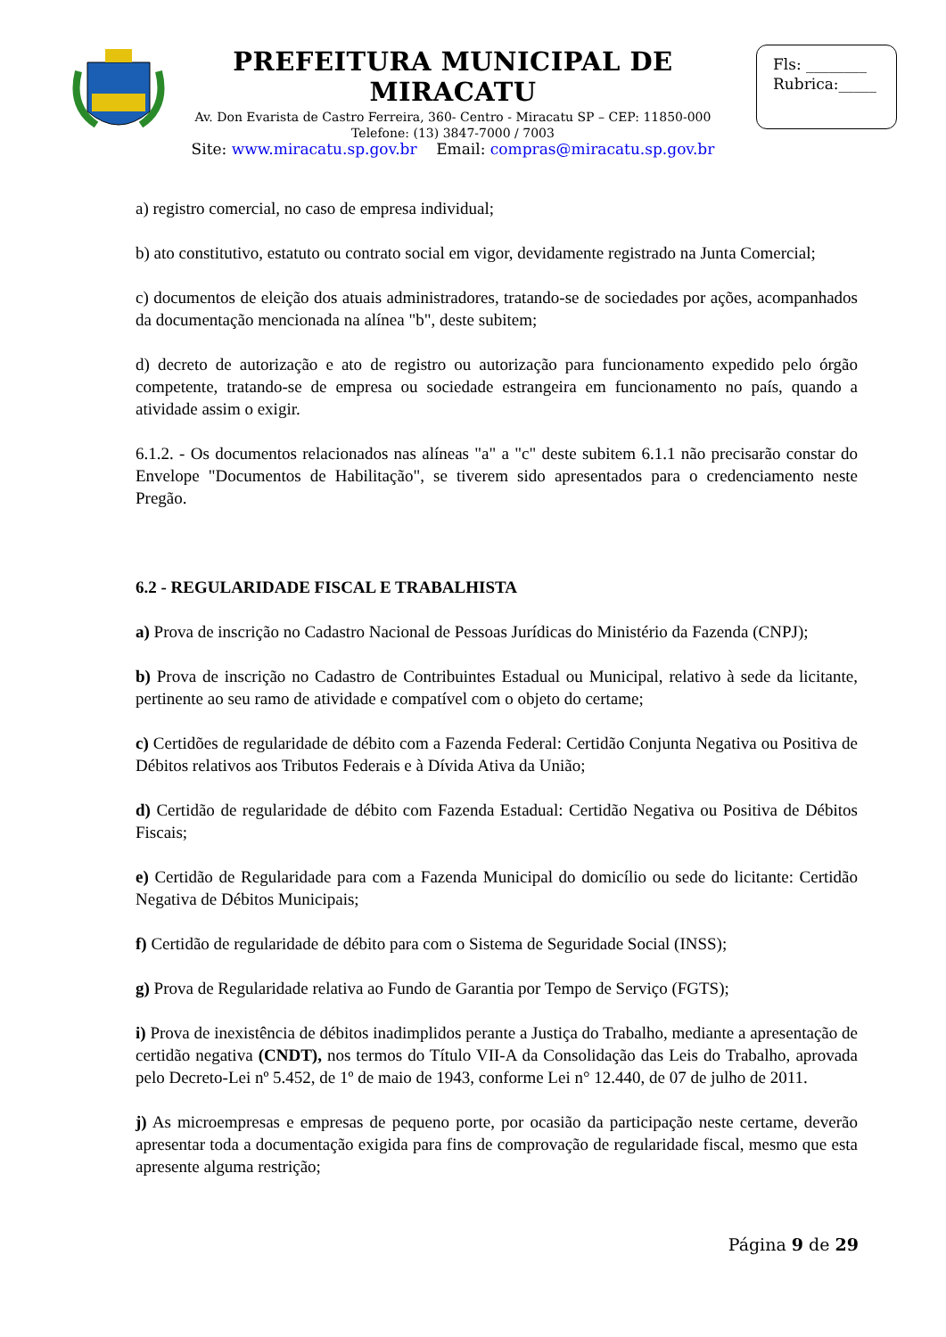PREFEITURA MUNICIPAL DE MIRACATU
Av. Don Evarista de Castro Ferreira, 360- Centro - Miracatu SP – CEP: 11850-000
Telefone: (13) 3847-7000 / 7003
Site: www.miracatu.sp.gov.br Email: compras@miracatu.sp.gov.br
Fls: ________
Rubrica:_____
a) registro comercial, no caso de empresa individual;
b) ato constitutivo, estatuto ou contrato social em vigor, devidamente registrado na Junta Comercial;
c) documentos de eleição dos atuais administradores, tratando-se de sociedades por ações, acompanhados da documentação mencionada na alínea "b", deste subitem;
d) decreto de autorização e ato de registro ou autorização para funcionamento expedido pelo órgão competente, tratando-se de empresa ou sociedade estrangeira em funcionamento no país, quando a atividade assim o exigir.
6.1.2. - Os documentos relacionados nas alíneas "a" a "c" deste subitem 6.1.1 não precisarão constar do Envelope "Documentos de Habilitação", se tiverem sido apresentados para o credenciamento neste Pregão.
6.2 - REGULARIDADE FISCAL E TRABALHISTA
a) Prova de inscrição no Cadastro Nacional de Pessoas Jurídicas do Ministério da Fazenda (CNPJ);
b) Prova de inscrição no Cadastro de Contribuintes Estadual ou Municipal, relativo à sede da licitante, pertinente ao seu ramo de atividade e compatível com o objeto do certame;
c) Certidões de regularidade de débito com a Fazenda Federal: Certidão Conjunta Negativa ou Positiva de Débitos relativos aos Tributos Federais e à Dívida Ativa da União;
d) Certidão de regularidade de débito com Fazenda Estadual: Certidão Negativa ou Positiva de Débitos Fiscais;
e) Certidão de Regularidade para com a Fazenda Municipal do domicílio ou sede do licitante: Certidão Negativa de Débitos Municipais;
f) Certidão de regularidade de débito para com o Sistema de Seguridade Social (INSS);
g) Prova de Regularidade relativa ao Fundo de Garantia por Tempo de Serviço (FGTS);
i) Prova de inexistência de débitos inadimplidos perante a Justiça do Trabalho, mediante a apresentação de certidão negativa (CNDT), nos termos do Título VII-A da Consolidação das Leis do Trabalho, aprovada pelo Decreto-Lei nº 5.452, de 1º de maio de 1943, conforme Lei n° 12.440, de 07 de julho de 2011.
j) As microempresas e empresas de pequeno porte, por ocasião da participação neste certame, deverão apresentar toda a documentação exigida para fins de comprovação de regularidade fiscal, mesmo que esta apresente alguma restrição;
Página 9 de 29